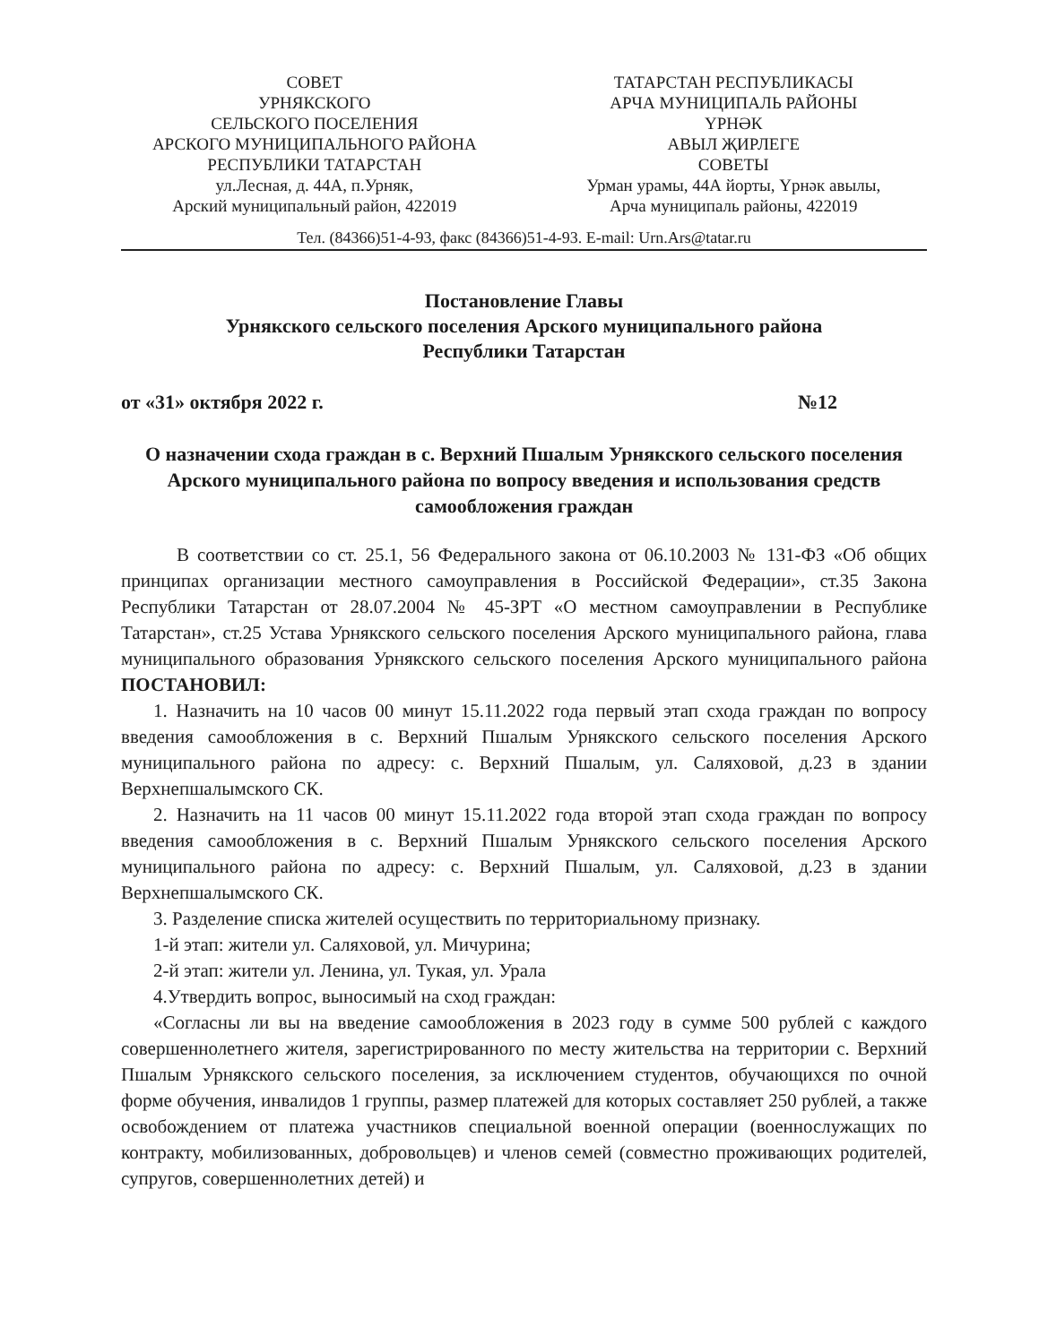СОВЕТ
УРНЯКСКОГО
СЕЛЬСКОГО ПОСЕЛЕНИЯ
АРСКОГО МУНИЦИПАЛЬНОГО РАЙОНА
РЕСПУБЛИКИ ТАТАРСТАН
ул.Лесная, д. 44А, п.Урняк,
Арский муниципальный район, 422019
ТАТАРСТАН РЕСПУБЛИКАСЫ
АРЧА МУНИЦИПАЛЬ РАЙОНЫ
ҮРНӘК
АВЫЛ ҖИРЛЕГЕ
СОВЕТЫ
Урман урамы, 44А йорты, Үрнәк авылы,
Арча муниципаль районы, 422019
Тел. (84366)51-4-93, факс (84366)51-4-93. E-mail: Urn.Ars@tatar.ru
Постановление Главы
Урнякского сельского поселения Арского муниципального района
Республики Татарстан
от «31» октября 2022 г. №12
О назначении схода граждан в с. Верхний Пшалым Урнякского сельского поселения Арского муниципального района по вопросу введения и использования средств самообложения граждан
В соответствии со ст. 25.1, 56 Федерального закона от 06.10.2003 № 131-ФЗ «Об общих принципах организации местного самоуправления в Российской Федерации», ст.35 Закона Республики Татарстан от 28.07.2004 № 45-ЗРТ «О местном самоуправлении в Республике Татарстан», ст.25 Устава Урнякского сельского поселения Арского муниципального района, глава муниципального образования Урнякского сельского поселения Арского муниципального района ПОСТАНОВИЛ:
1. Назначить на 10 часов 00 минут 15.11.2022 года первый этап схода граждан по вопросу введения самообложения в с. Верхний Пшалым Урнякского сельского поселения Арского муниципального района по адресу: с. Верхний Пшалым, ул. Саляховой, д.23 в здании Верхнепшалымского СК.
2. Назначить на 11 часов 00 минут 15.11.2022 года второй этап схода граждан по вопросу введения самообложения в с. Верхний Пшалым Урнякского сельского поселения Арского муниципального района по адресу: с. Верхний Пшалым, ул. Саляховой, д.23 в здании Верхнепшалымского СК.
3. Разделение списка жителей осуществить по территориальному признаку.
1-й этап: жители ул. Саляховой, ул. Мичурина;
2-й этап: жители ул. Ленина, ул. Тукая, ул. Урала
4.Утвердить вопрос, выносимый на сход граждан:
«Согласны ли вы на введение самообложения в 2023 году в сумме 500 рублей с каждого совершеннолетнего жителя, зарегистрированного по месту жительства на территории с. Верхний Пшалым Урнякского сельского поселения, за исключением студентов, обучающихся по очной форме обучения, инвалидов 1 группы, размер платежей для которых составляет 250 рублей, а также освобождением от платежа участников специальной военной операции (военнослужащих по контракту, мобилизованных, добровольцев) и членов семей (совместно проживающих родителей, супругов, совершеннолетних детей) и